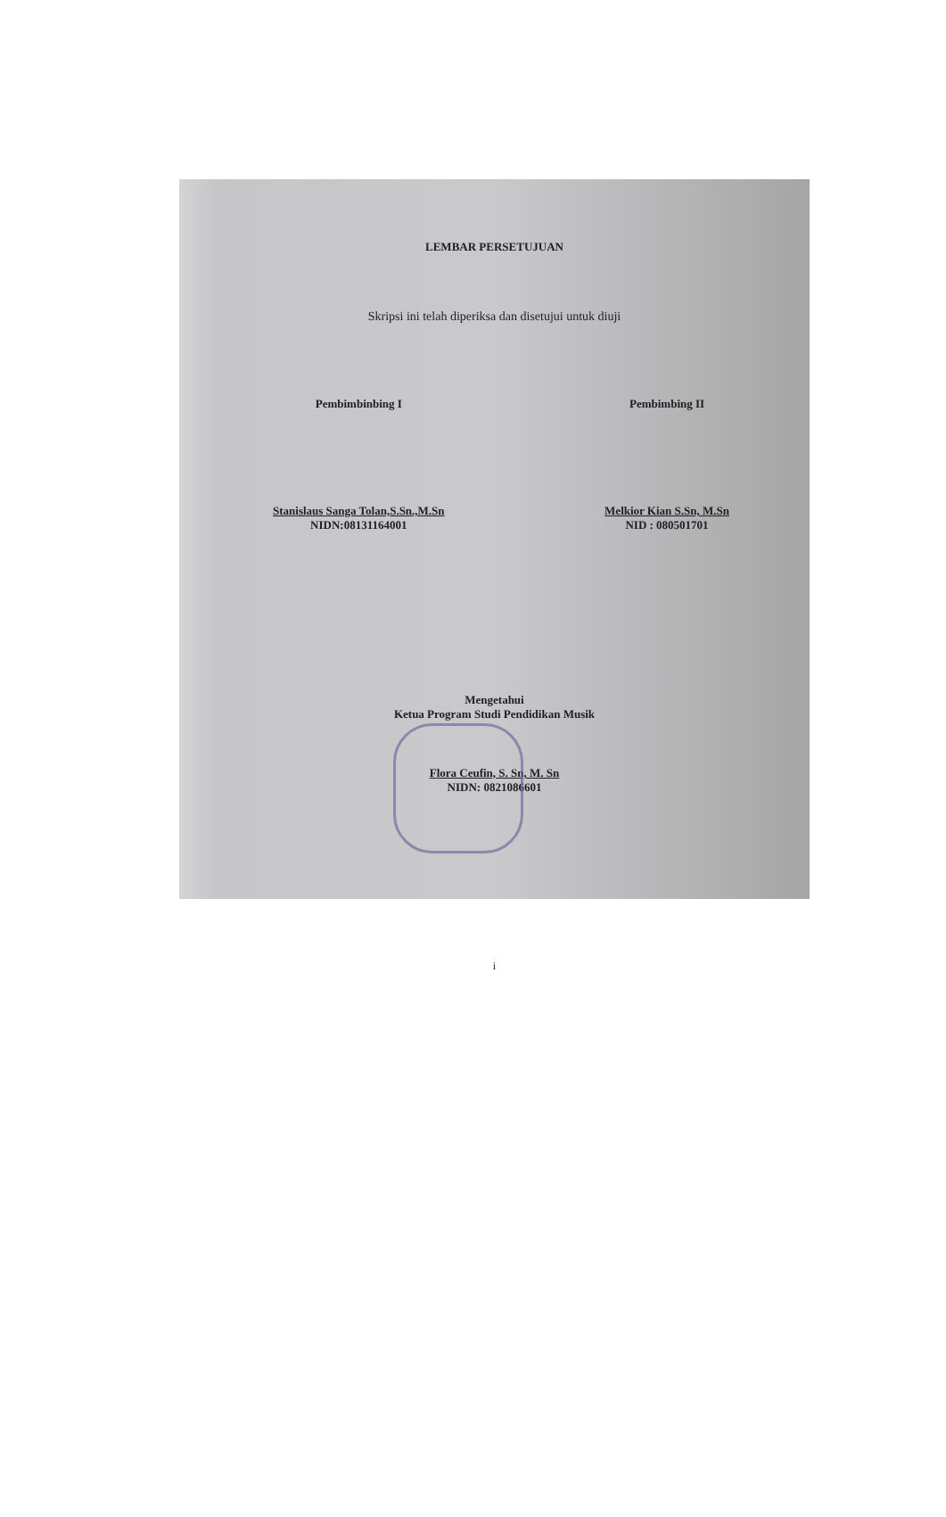LEMBAR PERSETUJUAN
Skripsi ini telah diperiksa dan disetujui untuk diuji
Pembimbinbing I
Stanislaus Sanga Tolan,S.Sn.,M.Sn
NIDN:08131164001
Pembimbing II
Melkior Kian S.Sn, M.Sn
NID : 080501701
Mengetahui
Ketua Program Studi Pendidikan Musik
Flora Ceufin, S. Sn, M. Sn
NIDN: 0821086601
i